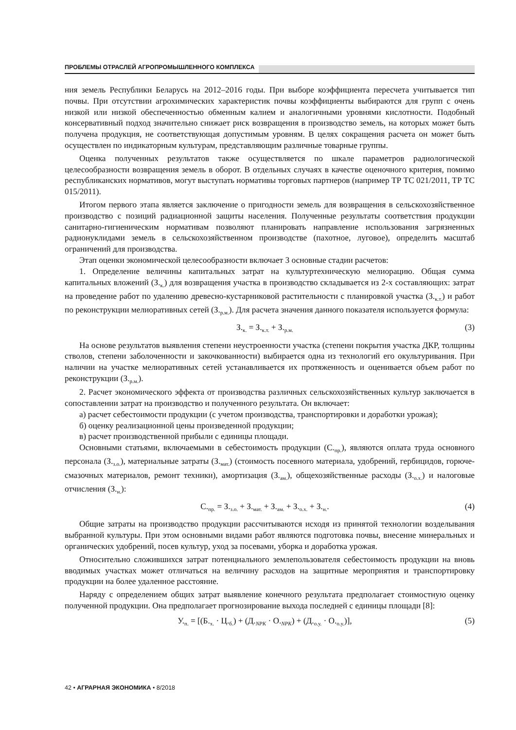ПРОБЛЕМЫ ОТРАСЛЕЙ АГРОПРОМЫШЛЕННОГО КОМПЛЕКСА
ния земель Республики Беларусь на 2012–2016 годы. При выборе коэффициента пересчета учитывается тип почвы. При отсутствии агрохимических характеристик почвы коэффициенты выбираются для групп с очень низкой или низкой обеспеченностью обменным калием и аналогичными уровнями кислотности. Подобный консервативный подход значительно снижает риск возвращения в производство земель, на которых может быть получена продукция, не соответствующая допустимым уровням. В целях сокращения расчета он может быть осуществлен по индикаторным культурам, представляющим различные товарные группы.
Оценка полученных результатов также осуществляется по шкале параметров радиологической целесообразности возвращения земель в оборот. В отдельных случаях в качестве оценочного критерия, помимо республиканских нормативов, могут выступать нормативы торговых партнеров (например ТР ТС 021/2011, ТР ТС 015/2011).
Итогом первого этапа является заключение о пригодности земель для возвращения в сельскохозяйственное производство с позиций радиационной защиты населения. Полученные результаты соответствия продукции санитарно-гигиеническим нормативам позволяют планировать направление использования загрязненных радионуклидами земель в сельскохозяйственном производстве (пахотное, луговое), определить масштаб ограничений для производства.
Этап оценки экономической целесообразности включает 3 основные стадии расчетов:
1. Определение величины капитальных затрат на культуртехническую мелиорацию. Общая сумма капитальных вложений (З.<sub>к.</sub>) для возвращения участка в производство складывается из 2-х составляющих: затрат на проведение работ по удалению древесно-кустарниковой растительности с планировкой участка (З.<sub>к.т.</sub>) и работ по реконструкции мелиоративных сетей (З.<sub>р.м.</sub>). Для расчета значения данного показателя используется формула:
З.<sub>к.</sub> = З.<sub>к.т.</sub> + З.<sub>р.м.</sub>
(3)
На основе результатов выявления степени неустроенности участка (степени покрытия участка ДКР, толщины стволов, степени заболоченности и закочкованности) выбирается одна из технологий его окультуривания. При наличии на участке мелиоративных сетей устанавливается их протяженность и оценивается объем работ по реконструкции (З.<sub>р.м.</sub>).
2. Расчет экономического эффекта от производства различных сельскохозяйственных культур заключается в сопоставлении затрат на производство и полученного результата. Он включает:
а) расчет себестоимости продукции (с учетом производства, транспортировки и доработки урожая);
б) оценку реализационной цены произведенной продукции;
в) расчет производственной прибыли с единицы площади.
Основными статьями, включаемыми в себестоимость продукции (С.<sub>пр.</sub>), являются оплата труда основного персонала (З.<sub>з.о.</sub>), материальные затраты (З.<sub>мат.</sub>) (стоимость посевного материала, удобрений, гербицидов, горюче-смазочных материалов, ремонт техники), амортизация (З.<sub>ам.</sub>), общехозяйственные расходы (З.<sub>о.х.</sub>) и налоговые отчисления (З.<sub>н.</sub>):
С.<sub>пр.</sub> = З.<sub>з.о.</sub> + З.<sub>мат.</sub> + З.<sub>ам.</sub> + З.<sub>о.х.</sub> + З.<sub>н.</sub>.
(4)
Общие затраты на производство продукции рассчитываются исходя из принятой технологии возделывания выбранной культуры. При этом основными видами работ являются подготовка почвы, внесение минеральных и органических удобрений, посев культур, уход за посевами, уборка и доработка урожая.
Относительно сложившихся затрат потенциального землепользователя себестоимость продукции на вновь вводимых участках может отличаться на величину расходов на защитные мероприятия и транспортировку продукции на более удаленное расстояние.
Наряду с определением общих затрат выявление конечного результата предполагает стоимостную оценку полученной продукции. Она предполагает прогнозирование выхода последней с единицы площади [8]:
У.<sub>п.</sub> = [(Б.<sub>х.</sub> · Ц.<sub>б.</sub>) + (Д.<sub>NPK</sub> · О.<sub>NPK</sub>) + (Д.<sub>о.у.</sub> · О.<sub>о.у.</sub>)],
(5)
42 • АГРАРНАЯ ЭКОНОМИКА • 8/2018